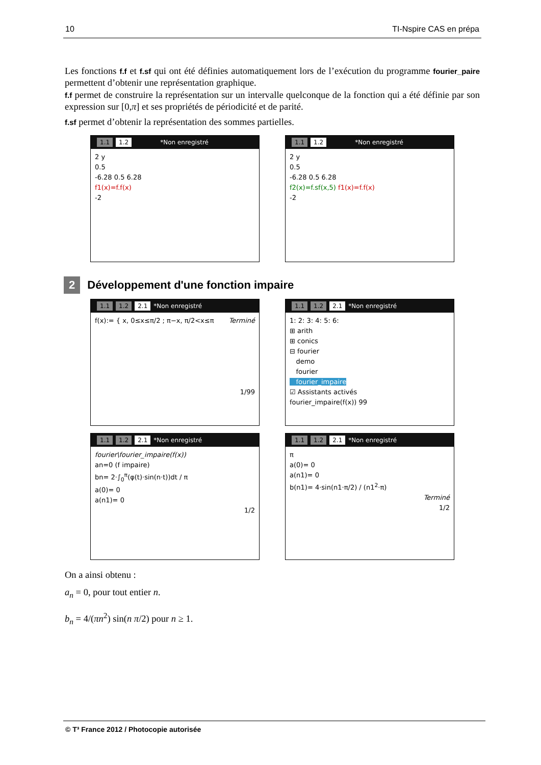10 TI-Nspire CAS en prépa
Les fonctions f.f et f.sf qui ont été définies automatiquement lors de l’exécution du programme fourier_paire permettent d’obtenir une représentation graphique.
f.f permet de construire la représentation sur un intervalle quelconque de la fonction qui a été définie par son expression sur [0,π] et ses propriétés de périodicité et de parité.
f.sf permet d’obtenir la représentation des sommes partielles.
1.1 1.2 *Non enregistré
2 y
0.5
-6.28 0.5 6.28
f1(x)=f.f(x)
-2
1.1 1.2 *Non enregistré
2 y
0.5
-6.28 0.5 6.28
f2(x)=f.sf(x,5) f1(x)=f.f(x)
-2
2 Développement d'une fonction impaire
1.1 1.2 2.1 *Non enregistré
f(x):= { x, 0≤x≤π/2 ; π−x, π/2<x≤π Terminé
1/99
1.1 1.2 2.1 *Non enregistré
1: 2: 3: 4: 5: 6:
⊞ arith
⊞ conics
⊟ fourier
demo
fourier
fourier_impaire
☑ Assistants activés
fourier_impaire(f(x)) 99
1.1 1.2 2.1 *Non enregistré
fourier\fourier_impaire(f(x))
an=0 (f impaire)
bn= 2·∫<sub>0</sub><sup>π</sup>(φ(t)·sin(n·t))dt / π
a(0)= 0
a(n1)= 0
1/2
1.1 1.2 2.1 *Non enregistré
π
a(0)= 0
a(n1)= 0
b(n1)= 4·sin(n1·π/2) / (n1<sup>2</sup>·π)
Terminé
1/2
On a ainsi obtenu :
a<sub>n</sub> = 0, pour tout entier n.
b<sub>n</sub> = 4/(πn<sup>2</sup>) sin(n π/2) pour n ≥ 1.
© T³ France 2012 / Photocopie autorisée